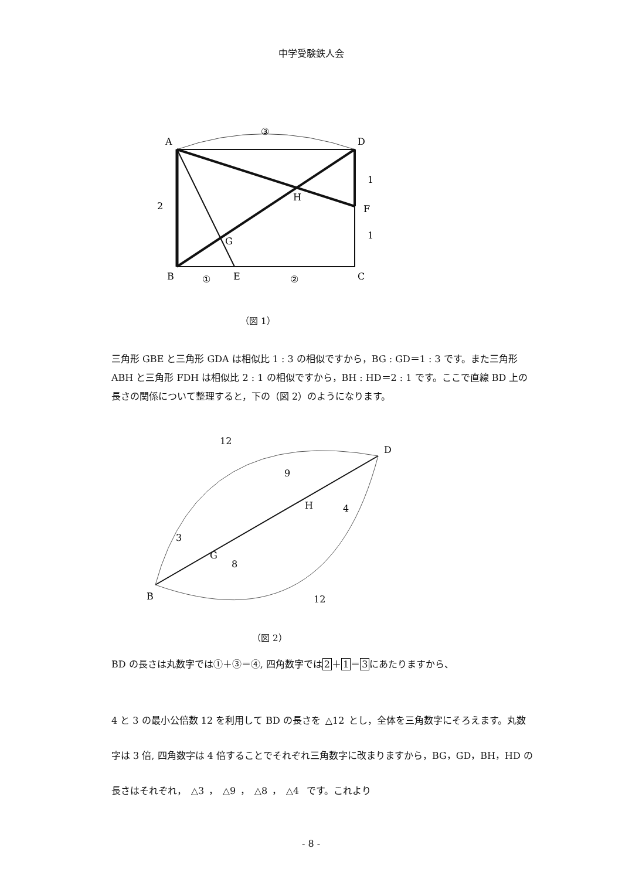中学受験鉄人会
A
D
F
H
G
B
E
C
③
①
②
1
1
2
（図 1）
三角形 GBE と三角形 GDA は相似比 1 : 3 の相似ですから，BG : GD＝1 : 3 です。また三角形 ABH と三角形 FDH は相似比 2 : 1 の相似ですから，BH : HD＝2 : 1 です。ここで直線 BD 上の長さの関係について整理すると，下の（図 2）のようになります。
B
D
G
H
12
9
4
3
8
12
（図 2）
BD の長さは丸数字では①＋③＝④, 四角数字では2＋1＝3にあたりますから、
4 と 3 の最小公倍数 12 を利用して BD の長さを △12 とし，全体を三角数字にそろえます。丸数字は 3 倍, 四角数字は 4 倍することでそれぞれ三角数字に改まりますから，BG，GD，BH，HD の長さはそれぞれ， △3 ， △9 ， △8 ， △4 です。これより
- 8 -